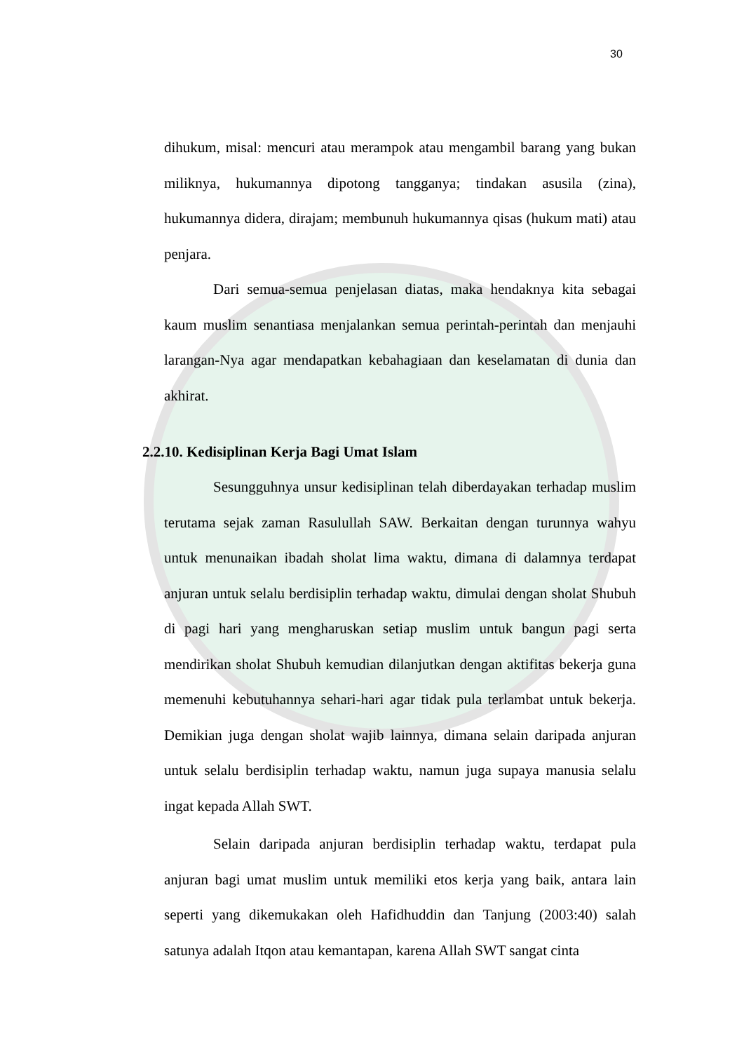30
dihukum, misal: mencuri atau merampok atau mengambil barang yang bukan miliknya, hukumannya dipotong tangganya; tindakan asusila (zina), hukumannya didera, dirajam; membunuh hukumannya qisas (hukum mati) atau penjara.
Dari semua-semua penjelasan diatas, maka hendaknya kita sebagai kaum muslim senantiasa menjalankan semua perintah-perintah dan menjauhi larangan-Nya agar mendapatkan kebahagiaan dan keselamatan di dunia dan akhirat.
2.2.10. Kedisiplinan Kerja Bagi Umat Islam
Sesungguhnya unsur kedisiplinan telah diberdayakan terhadap muslim terutama sejak zaman Rasulullah SAW. Berkaitan dengan turunnya wahyu untuk menunaikan ibadah sholat lima waktu, dimana di dalamnya terdapat anjuran untuk selalu berdisiplin terhadap waktu, dimulai dengan sholat Shubuh di pagi hari yang mengharuskan setiap muslim untuk bangun pagi serta mendirikan sholat Shubuh kemudian dilanjutkan dengan aktifitas bekerja guna memenuhi kebutuhannya sehari-hari agar tidak pula terlambat untuk bekerja. Demikian juga dengan sholat wajib lainnya, dimana selain daripada anjuran untuk selalu berdisiplin terhadap waktu, namun juga supaya manusia selalu ingat kepada Allah SWT.
Selain daripada anjuran berdisiplin terhadap waktu, terdapat pula anjuran bagi umat muslim untuk memiliki etos kerja yang baik, antara lain seperti yang dikemukakan oleh Hafidhuddin dan Tanjung (2003:40) salah satunya adalah Itqon atau kemantapan, karena Allah SWT sangat cinta